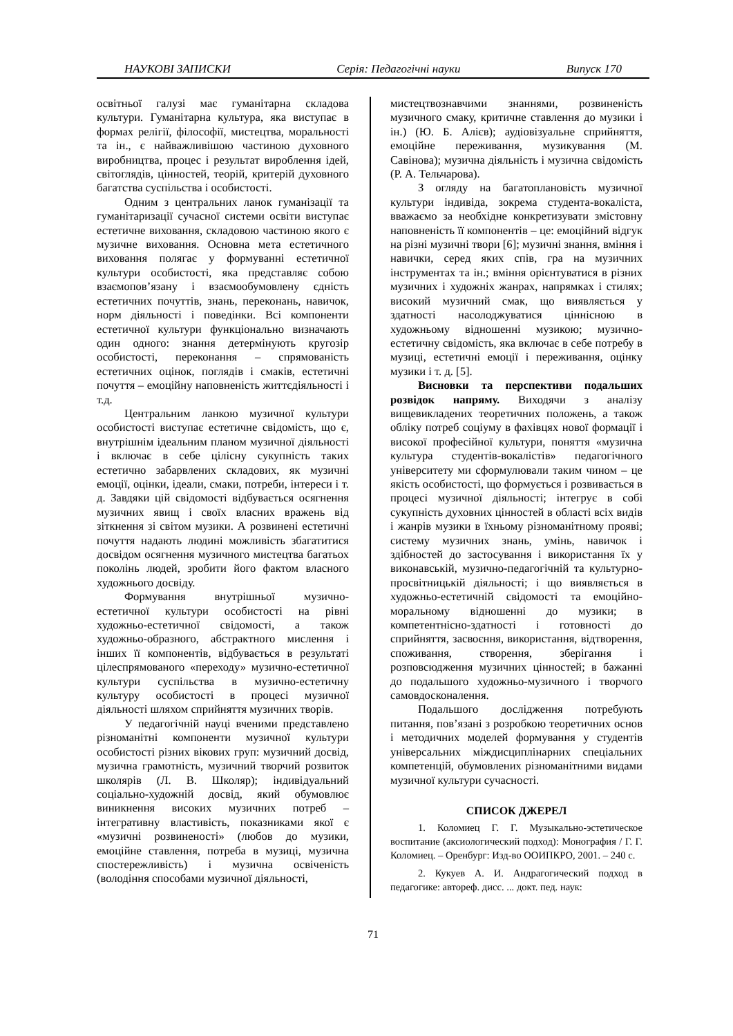НАУКОВІ ЗАПИСКИ Серія: Педагогічні науки Випуск 170
освітньої галузі має гуманітарна складова культури. Гуманітарна культура, яка виступає в формах релігії, філософії, мистецтва, моральності та ін., є найважливішою частиною духовного виробництва, процес і результат вироблення ідей, світоглядів, цінностей, теорій, критерій духовного багатства суспільства і особистості.
Одним з центральних ланок гуманізації та гуманітаризації сучасної системи освіти виступає естетичне виховання, складовою частиною якого є музичне виховання. Основна мета естетичного виховання полягає у формуванні естетичної культури особистості, яка представляє собою взаємопов’язану і взаємообумовлену єдність естетичних почуттів, знань, переконань, навичок, норм діяльності і поведінки. Всі компоненти естетичної культури функціонально визначають один одного: знання детермінують кругозір особистості, переконання – спрямованість естетичних оцінок, поглядів і смаків, естетичні почуття – емоційну наповненість життєдіяльності і т.д.
Центральним ланкою музичної культури особистості виступає естетичне свідомість, що є, внутрішнім ідеальним планом музичної діяльності і включає в себе цілісну сукупність таких естетично забарвлених складових, як музичні емоції, оцінки, ідеали, смаки, потреби, інтереси і т. д. Завдяки цій свідомості відбувається осягнення музичних явищ і своїх власних вражень від зіткнення зі світом музики. А розвинені естетичні почуття надають людині можливість збагатитися досвідом осягнення музичного мистецтва багатьох поколінь людей, зробити його фактом власного художнього досвіду.
Формування внутрішньої музично-естетичної культури особистості на рівні художньо-естетичної свідомості, а також художньо-образного, абстрактного мислення і інших її компонентів, відбувається в результаті цілеспрямованого «переходу» музично-естетичної культури суспільства в музично-естетичну культуру особистості в процесі музичної діяльності шляхом сприйняття музичних творів.
У педагогічній науці вченими представлено різноманітні компоненти музичної культури особистості різних вікових груп: музичний досвід, музична грамотність, музичний творчий розвиток школярів (Л. В. Школяр); індивідуальний соціально-художній досвід, який обумовлює виникнення високих музичних потреб – інтегративну властивість, показниками якої є «музичні розвиненості» (любов до музики, емоційне ставлення, потреба в музиці, музична спостережливість) і музична освіченість (володіння способами музичної діяльності,
мистецтвознавчими знаннями, розвиненість музичного смаку, критичне ставлення до музики і ін.) (Ю. Б. Алієв); аудіовізуальне сприйняття, емоційне переживання, музикування (М. Савінова); музична діяльність і музична свідомість (Р. А. Тельчарова).
З огляду на багатоплановість музичної культури індивіда, зокрема студента-вокаліста, вважаємо за необхідне конкретизувати змістовну наповненість її компонентів – це: емоційний відгук на різні музичні твори [6]; музичні знання, вміння і навички, серед яких спів, гра на музичних інструментах та ін.; вміння орієнтуватися в різних музичних і художніх жанрах, напрямках і стилях; високий музичний смак, що виявляється у здатності насолоджуватися ціннісною в художньому відношенні музикою; музично-естетичну свідомість, яка включає в себе потребу в музиці, естетичні емоції і переживання, оцінку музики і т. д. [5].
Висновки та перспективи подальших розвідок напряму. Виходячи з аналізу вищевикладених теоретичних положень, а також обліку потреб соціуму в фахівцях нової формації і високої професійної культури, поняття «музична культура студентів-вокалістів» педагогічного університету ми сформулювали таким чином – це якість особистості, що формується і розвивається в процесі музичної діяльності; інтегрує в собі сукупність духовних цінностей в області всіх видів і жанрів музики в їхньому різноманітному прояві; систему музичних знань, умінь, навичок і здібностей до застосування і використання їх у виконавській, музично-педагогічній та культурно-просвітницькій діяльності; і що виявляється в художньо-естетичній свідомості та емоційно-моральному відношенні до музики; в компетентнісно-здатності і готовності до сприйняття, засвоєння, використання, відтворення, споживання, створення, зберігання і розповсюдження музичних цінностей; в бажанні до подальшого художньо-музичного і творчого самовдосконалення.
Подальшого дослідження потребують питання, пов’язані з розробкою теоретичних основ і методичних моделей формування у студентів універсальних міждисциплінарних спеціальних компетенцій, обумовлених різноманітними видами музичної культури сучасності.
СПИСОК ДЖЕРЕЛ
1. Коломиец Г. Г. Музыкально-эстетическое воспитание (аксиологический подход): Монография / Г. Г. Коломиец. – Оренбург: Изд-во ООИПКРО, 2001. – 240 с.
2. Кукуев А. И. Андрагогический подход в педагогике: автореф. дисс. ... докт. пед. наук:
71